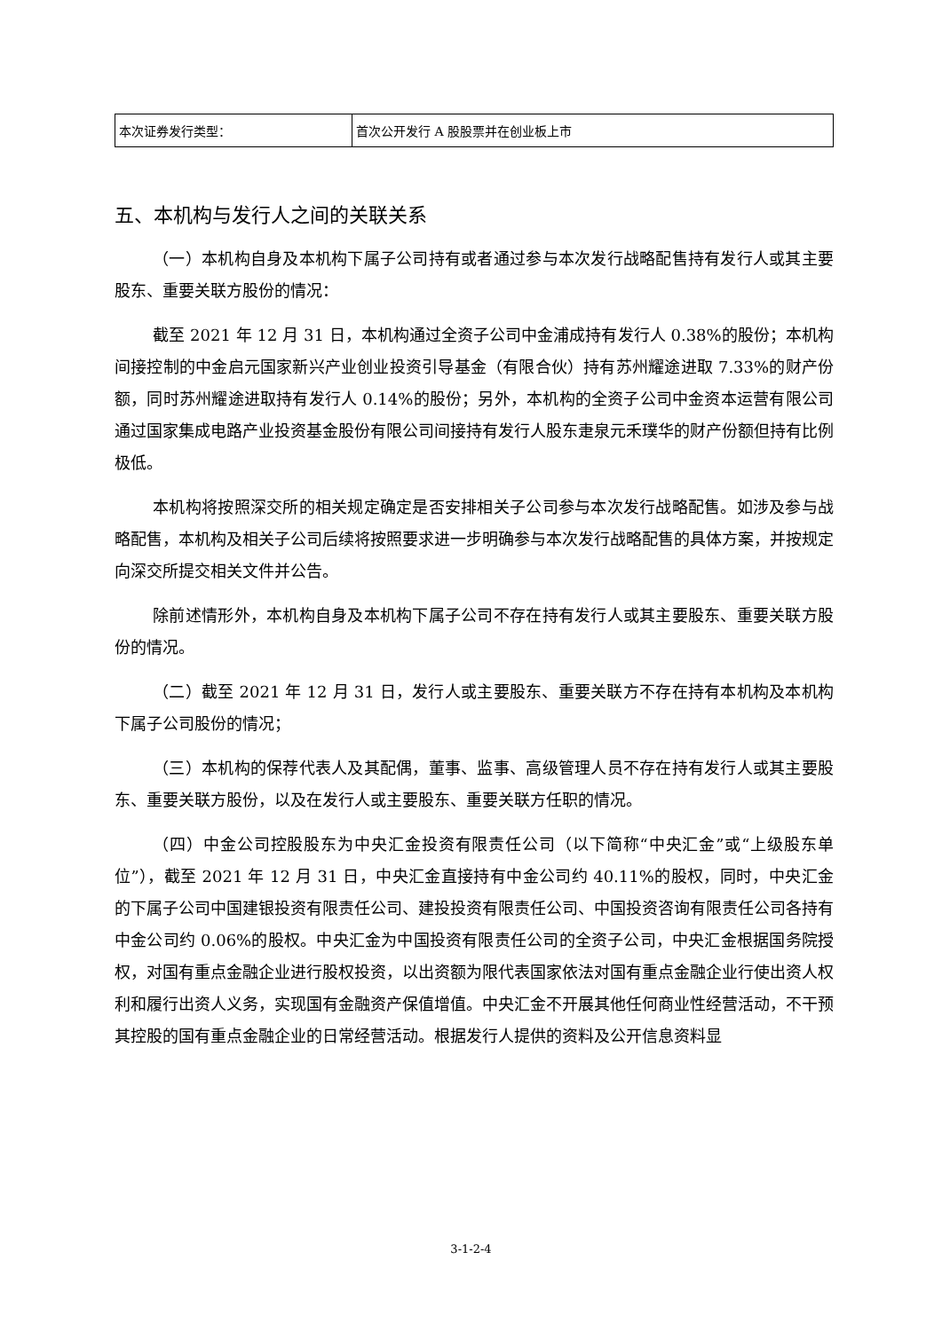| 本次证券发行类型： | 首次公开发行 A 股股票并在创业板上市 |
五、本机构与发行人之间的关联关系
（一）本机构自身及本机构下属子公司持有或者通过参与本次发行战略配售持有发行人或其主要股东、重要关联方股份的情况：
截至 2021 年 12 月 31 日，本机构通过全资子公司中金浦成持有发行人 0.38%的股份；本机构间接控制的中金启元国家新兴产业创业投资引导基金（有限合伙）持有苏州耀途进取 7.33%的财产份额，同时苏州耀途进取持有发行人 0.14%的股份；另外，本机构的全资子公司中金资本运营有限公司通过国家集成电路产业投资基金股份有限公司间接持有发行人股东疌泉元禾璞华的财产份额但持有比例极低。
本机构将按照深交所的相关规定确定是否安排相关子公司参与本次发行战略配售。如涉及参与战略配售，本机构及相关子公司后续将按照要求进一步明确参与本次发行战略配售的具体方案，并按规定向深交所提交相关文件并公告。
除前述情形外，本机构自身及本机构下属子公司不存在持有发行人或其主要股东、重要关联方股份的情况。
（二）截至 2021 年 12 月 31 日，发行人或主要股东、重要关联方不存在持有本机构及本机构下属子公司股份的情况；
（三）本机构的保荐代表人及其配偶，董事、监事、高级管理人员不存在持有发行人或其主要股东、重要关联方股份，以及在发行人或主要股东、重要关联方任职的情况。
（四）中金公司控股股东为中央汇金投资有限责任公司（以下简称“中央汇金”或“上级股东单位”），截至 2021 年 12 月 31 日，中央汇金直接持有中金公司约 40.11%的股权，同时，中央汇金的下属子公司中国建银投资有限责任公司、建投投资有限责任公司、中国投资咨询有限责任公司各持有中金公司约 0.06%的股权。中央汇金为中国投资有限责任公司的全资子公司，中央汇金根据国务院授权，对国有重点金融企业进行股权投资，以出资额为限代表国家依法对国有重点金融企业行使出资人权利和履行出资人义务，实现国有金融资产保值增值。中央汇金不开展其他任何商业性经营活动，不干预其控股的国有重点金融企业的日常经营活动。根据发行人提供的资料及公开信息资料显
3-1-2-4